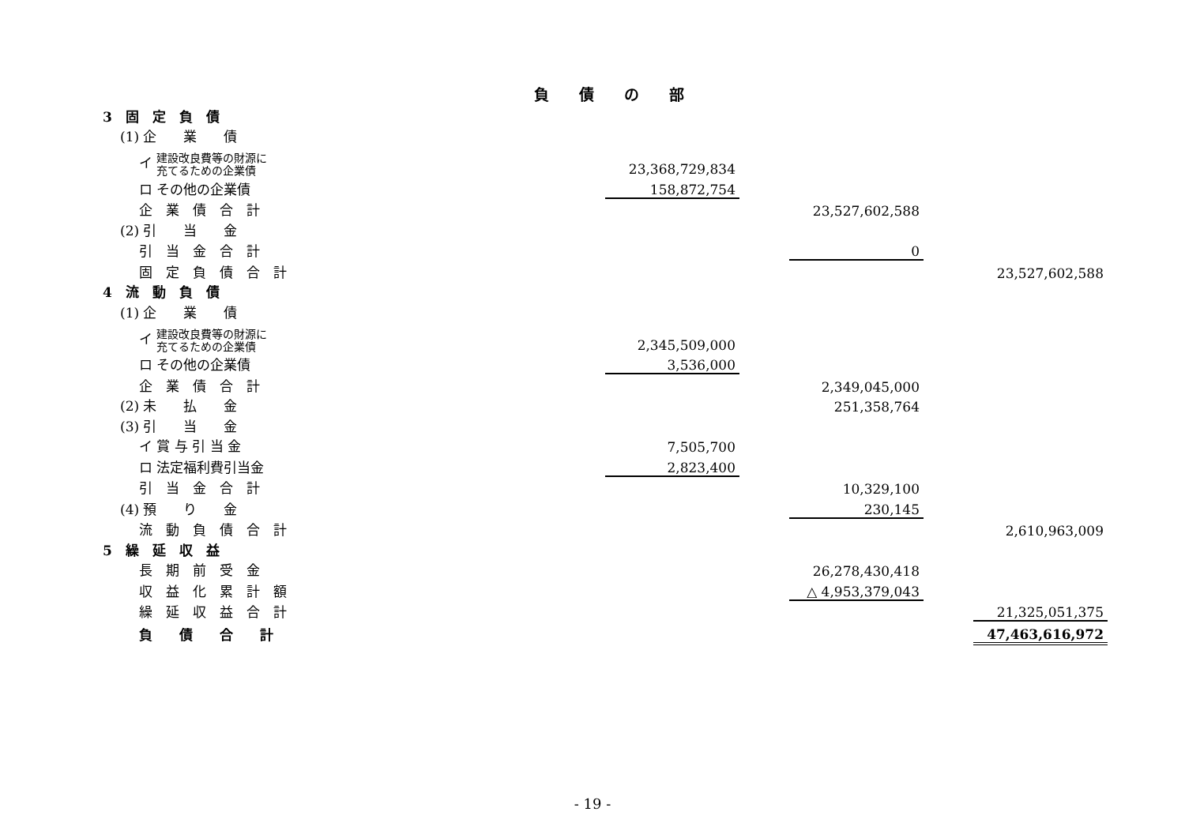負債の部
| 3 固 定 負 債 | | | | | |
| (1) 企 業 債 | | | | | |
| イ 建設改良費等の財源に 充てるための企業債 | 23,368,729,834 | | | | |
| ロ その他の企業債 | 158,872,754 | | | | |
| 企 業 債 合 計 | | | 23,527,602,588 | | |
| (2) 引 当 金 | | | | | |
| 引 当 金 合 計 | | | 0 | | |
| 固 定 負 債 合 計 | | | | | 23,527,602,588 |
| 4 流 動 負 債 | | | | | |
| (1) 企 業 債 | | | | | |
| イ 建設改良費等の財源に 充てるための企業債 | 2,345,509,000 | | | | |
| ロ その他の企業債 | 3,536,000 | | | | |
| 企 業 債 合 計 | | | 2,349,045,000 | | |
| (2) 未 払 金 | | | 251,358,764 | | |
| (3) 引 当 金 | | | | | |
| イ 賞 与 引 当 金 | 7,505,700 | | | | |
| ロ 法定福利費引当金 | 2,823,400 | | | | |
| 引 当 金 合 計 | | | 10,329,100 | | |
| (4) 預 り 金 | | | 230,145 | | |
| 流 動 負 債 合 計 | | | | | 2,610,963,009 |
| 5 繰 延 収 益 | | | | | |
| 長 期 前 受 金 | | | 26,278,430,418 | | |
| 収 益 化 累 計 額 | | | △ 4,953,379,043 | | |
| 繰 延 収 益 合 計 | | | | | 21,325,051,375 |
| 負 債 合 計 | | | | | 47,463,616,972 |
- 19 -